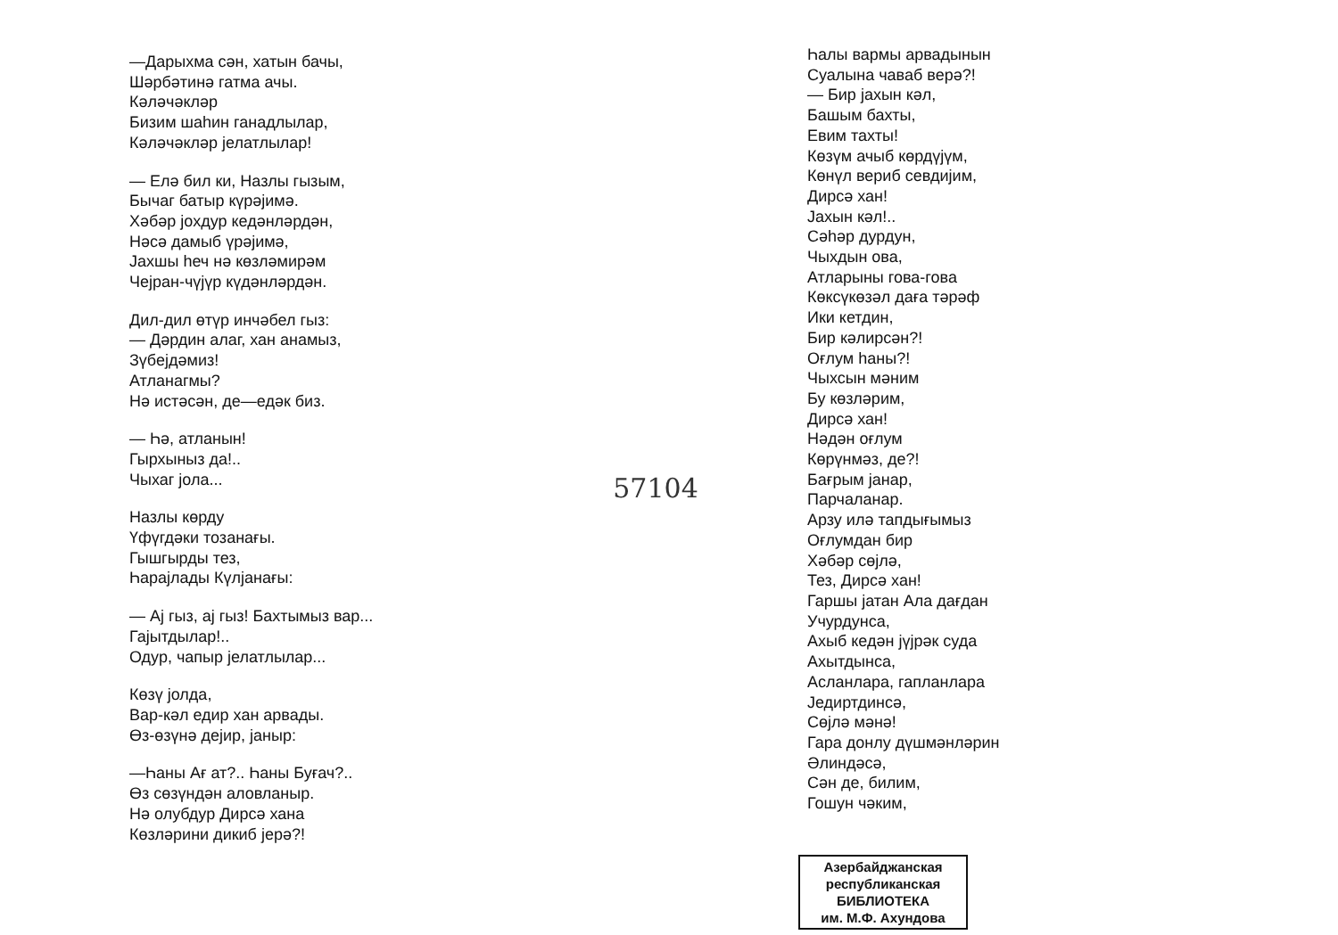—Дарыхма сән, хатын бачы,
Шәрбәтинә гатма ачы.
Кәләчәкләр
Бизим шаһин ганадлылар,
Кәләчәкләр јелатлылар!
— Елә бил ки, Назлы гызым,
Бычаг батыр күрәјимә.
Хәбәр јохдур кедәнләрдән,
Нәсә дамыб үрәјимә,
Јахшы һеч нә көзләмирәм
Чејран-чүјүр күдәнләрдән.
Дил-дил өтүр инчәбел гыз:
— Дәрдин алаг, хан анамыз,
Зүбејдәмиз!
Атланагмы?
Нә истәсән, де—едәк биз.
— Һә, атланын!
Гырхыныз да!..
Чыхаг јола...
Назлы көрду
Үфүгдәки тозанағы.
Гышгырды тез,
Һарајлады Күлјанағы:
— Ај гыз, ај гыз! Бахтымыз вар...
Гајытдылар!..
Одур, чапыр јелатлылар...
Көзү јолда,
Вар-кәл едир хан арвады.
Өз-өзүнә дејир, јаныр:
—Һаны Ағ ат?.. Һаны Буғач?..
Өз сөзүндән аловланыр.
Нә олубдур Дирсә хана
Көзләрини дикиб јерә?!
57104
Һалы вармы арвадынын
Суалына чаваб верә?!
— Бир јахын кәл,
Башым бахты,
Евим тахты!
Көзүм ачыб көрдүјүм,
Көнүл вериб севдијим,
Дирсә хан!
Јахын кәл!..
Сәһәр дурдун,
Чыхдын ова,
Атларыны гова-гова
Көксүкөзәл дағa тәрәф
Ики кетдин,
Бир кәлирсән?!
Оғлум һаны?!
Чыхсын мәним
Бу көзләрим,
Дирсә хан!
Нәдән оғлум
Көрүнмәз, де?!
Бағрым јанар,
Парчаланар.
Арзу илә тапдығымыз
Оғлумдан бир
Хәбәр сөјлә,
Тез, Дирсә хан!
Гаршы јатан Ала дағдан
Учурдунса,
Ахыб кедән јүјрәк суда
Ахытдынса,
Асланлара, гапланлара
Једиртдинсә,
Сөјлә мәнә!
Гара донлу дүшмәнләрин
Әлиндәсә,
Сән де, билим,
Гошун чәким,
Азербайджанская
республиканская
БИБЛИОТЕКА
им. М.Ф. Ахундова